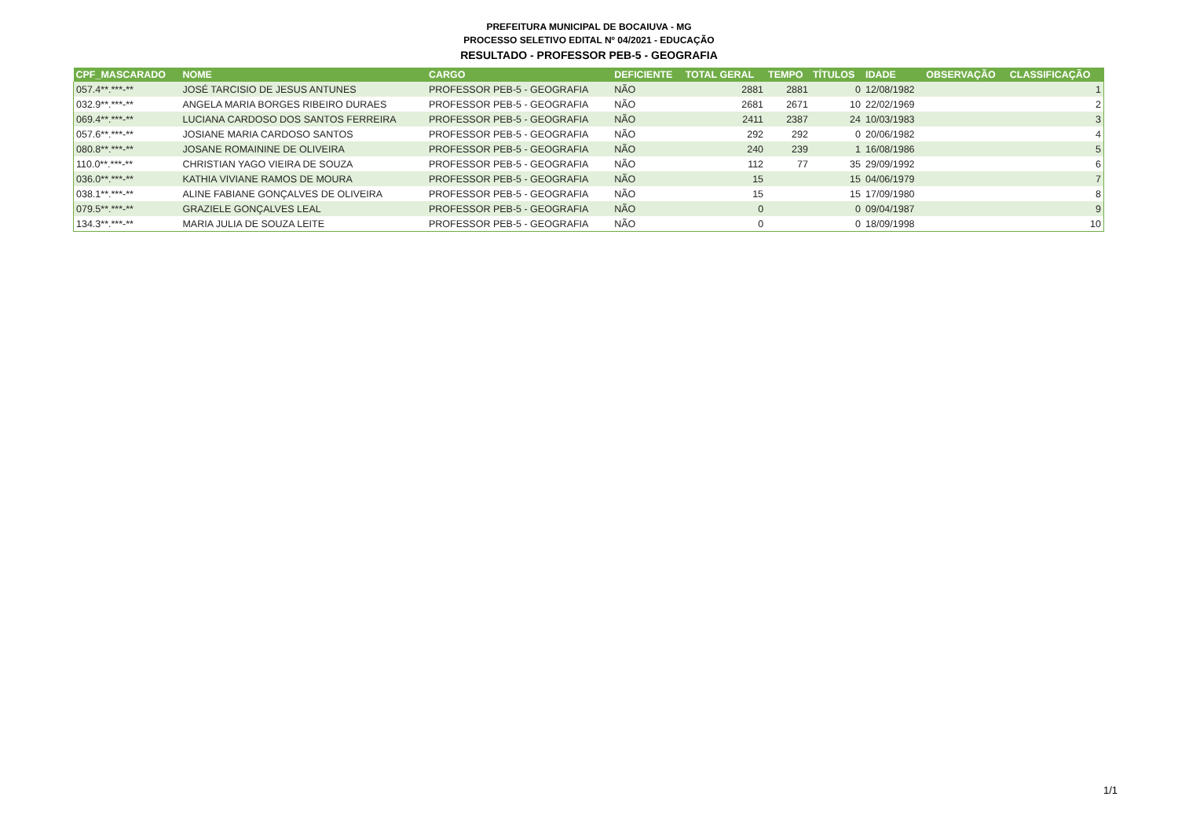PREFEITURA MUNICIPAL DE BOCAIUVA - MG
PROCESSO SELETIVO EDITAL Nº 04/2021 - EDUCAÇÃO
RESULTADO - PROFESSOR PEB-5 - GEOGRAFIA
| CPF_MASCARADO | NOME | CARGO | DEFICIENTE | TOTAL GERAL | TEMPO | TÍTULOS | IDADE | OBSERVAÇÃO | CLASSIFICAÇÃO |
| --- | --- | --- | --- | --- | --- | --- | --- | --- | --- |
| 057.4**.***-** | JOSÉ TARCISIO DE JESUS ANTUNES | PROFESSOR PEB-5 - GEOGRAFIA | NÃO | 2881 | 2881 | 0 | 12/08/1982 | | 1 |
| 032.9**.***-** | ANGELA MARIA BORGES RIBEIRO DURAES | PROFESSOR PEB-5 - GEOGRAFIA | NÃO | 2681 | 2671 | 10 | 22/02/1969 | | 2 |
| 069.4**.***-** | LUCIANA CARDOSO DOS SANTOS FERREIRA | PROFESSOR PEB-5 - GEOGRAFIA | NÃO | 2411 | 2387 | 24 | 10/03/1983 | | 3 |
| 057.6**.***-** | JOSIANE MARIA CARDOSO SANTOS | PROFESSOR PEB-5 - GEOGRAFIA | NÃO | 292 | 292 | 0 | 20/06/1982 | | 4 |
| 080.8**.***-** | JOSANE ROMAININE DE OLIVEIRA | PROFESSOR PEB-5 - GEOGRAFIA | NÃO | 240 | 239 | 1 | 16/08/1986 | | 5 |
| 110.0**.***-** | CHRISTIAN YAGO VIEIRA DE SOUZA | PROFESSOR PEB-5 - GEOGRAFIA | NÃO | 112 | 77 | 35 | 29/09/1992 | | 6 |
| 036.0**.***-** | KATHIA VIVIANE RAMOS DE MOURA | PROFESSOR PEB-5 - GEOGRAFIA | NÃO | 15 | | 15 | 04/06/1979 | | 7 |
| 038.1**.***-** | ALINE FABIANE GONÇALVES DE OLIVEIRA | PROFESSOR PEB-5 - GEOGRAFIA | NÃO | 15 | | 15 | 17/09/1980 | | 8 |
| 079.5**.***-** | GRAZIELE GONÇALVES LEAL | PROFESSOR PEB-5 - GEOGRAFIA | NÃO | 0 | | 0 | 09/04/1987 | | 9 |
| 134.3**.***-** | MARIA JULIA DE SOUZA LEITE | PROFESSOR PEB-5 - GEOGRAFIA | NÃO | 0 | | 0 | 18/09/1998 | | 10 |
1/1